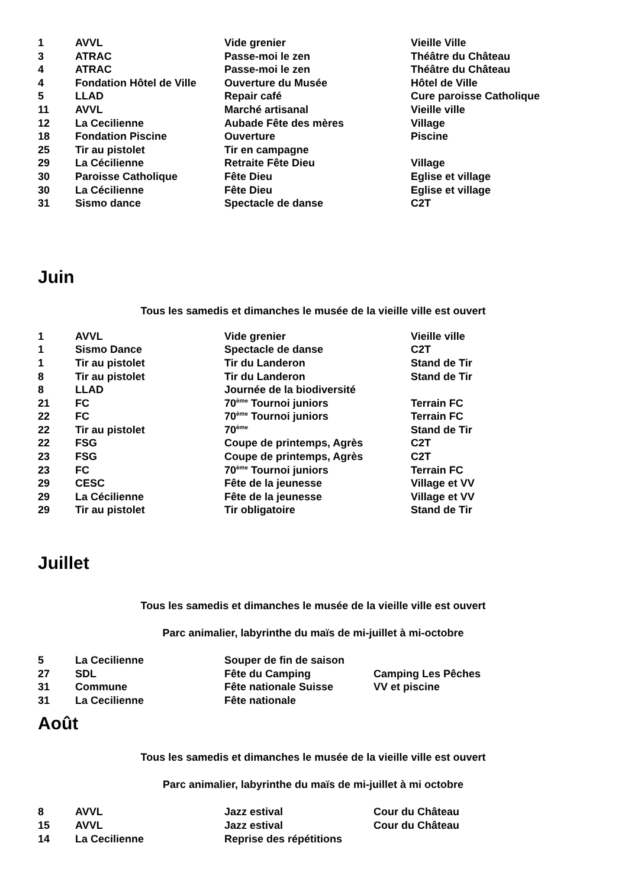| 1 | AVVL | Vide grenier | Vieille Ville |
| 3 | ATRAC | Passe-moi le zen | Théâtre du Château |
| 4 | ATRAC | Passe-moi le zen | Théâtre du Château |
| 4 | Fondation Hôtel de Ville | Ouverture du Musée | Hôtel de Ville |
| 5 | LLAD | Repair café | Cure paroisse Catholique |
| 11 | AVVL | Marché artisanal | Vieille ville |
| 12 | La Cecilienne | Aubade Fête des mères | Village |
| 18 | Fondation Piscine | Ouverture | Piscine |
| 25 | Tir au pistolet | Tir en campagne | |
| 29 | La Cécilienne | Retraite Fête Dieu | Village |
| 30 | Paroisse Catholique | Fête Dieu | Eglise et village |
| 30 | La Cécilienne | Fête Dieu | Eglise et village |
| 31 | Sismo dance | Spectacle de danse | C2T |
Juin
Tous les samedis et dimanches le musée de la vieille ville est ouvert
| 1 | AVVL | Vide grenier | Vieille ville |
| 1 | Sismo Dance | Spectacle de danse | C2T |
| 1 | Tir au pistolet | Tir du Landeron | Stand de Tir |
| 8 | Tir au pistolet | Tir du Landeron | Stand de Tir |
| 8 | LLAD | Journée de la biodiversité | |
| 21 | FC | 70<sup>ème</sup> Tournoi juniors | Terrain FC |
| 22 | FC | 70<sup>ème</sup> Tournoi juniors | Terrain FC |
| 22 | Tir au pistolet | 70<sup>ème</sup> | Stand de Tir |
| 22 | FSG | Coupe de printemps, Agrès | C2T |
| 23 | FSG | Coupe de printemps, Agrès | C2T |
| 23 | FC | 70<sup>ème</sup> Tournoi juniors | Terrain FC |
| 29 | CESC | Fête de la jeunesse | Village et VV |
| 29 | La Cécilienne | Fête de la jeunesse | Village et VV |
| 29 | Tir au pistolet | Tir obligatoire | Stand de Tir |
Juillet
Tous les samedis et dimanches le musée de la vieille ville est ouvert
Parc animalier, labyrinthe du maïs de mi-juillet à mi-octobre
| 5 | La Cecilienne | Souper de fin de saison | |
| 27 | SDL | Fête du Camping | Camping Les Pêches |
| 31 | Commune | Fête nationale Suisse | VV et piscine |
| 31 | La Cecilienne | Fête nationale | |
Août
Tous les samedis et dimanches le musée de la vieille ville est ouvert
Parc animalier, labyrinthe du maïs de mi-juillet à mi octobre
| 8 | AVVL | Jazz estival | Cour du Château |
| 15 | AVVL | Jazz estival | Cour du Château |
| 14 | La Cecilienne | Reprise des répétitions | |